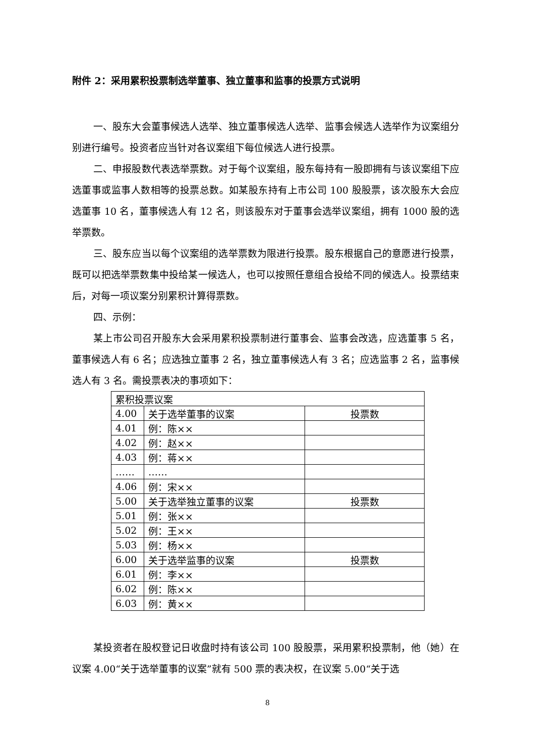附件 2：采用累积投票制选举董事、独立董事和监事的投票方式说明
一、股东大会董事候选人选举、独立董事候选人选举、监事会候选人选举作为议案组分别进行编号。投资者应当针对各议案组下每位候选人进行投票。
二、申报股数代表选举票数。对于每个议案组，股东每持有一股即拥有与该议案组下应选董事或监事人数相等的投票总数。如某股东持有上市公司 100 股股票，该次股东大会应选董事 10 名，董事候选人有 12 名，则该股东对于董事会选举议案组，拥有 1000 股的选举票数。
三、股东应当以每个议案组的选举票数为限进行投票。股东根据自己的意愿进行投票，既可以把选举票数集中投给某一候选人，也可以按照任意组合投给不同的候选人。投票结束后，对每一项议案分别累积计算得票数。
四、示例：
某上市公司召开股东大会采用累积投票制进行董事会、监事会改选，应选董事 5 名，董事候选人有 6 名；应选独立董事 2 名，独立董事候选人有 3 名；应选监事 2 名，监事候选人有 3 名。需投票表决的事项如下：
| 累积投票议案 | | |
| 4.00 | 关于选举董事的议案 | 投票数 |
| 4.01 | 例：陈×× | |
| 4.02 | 例：赵×× | |
| 4.03 | 例：蒋×× | |
| …… | …… | |
| 4.06 | 例：宋×× | |
| 5.00 | 关于选举独立董事的议案 | 投票数 |
| 5.01 | 例：张×× | |
| 5.02 | 例：王×× | |
| 5.03 | 例：杨×× | |
| 6.00 | 关于选举监事的议案 | 投票数 |
| 6.01 | 例：李×× | |
| 6.02 | 例：陈×× | |
| 6.03 | 例：黄×× | |
某投资者在股权登记日收盘时持有该公司 100 股股票，采用累积投票制，他（她）在议案 4.00“关于选举董事的议案”就有 500 票的表决权，在议案 5.00“关于选
8